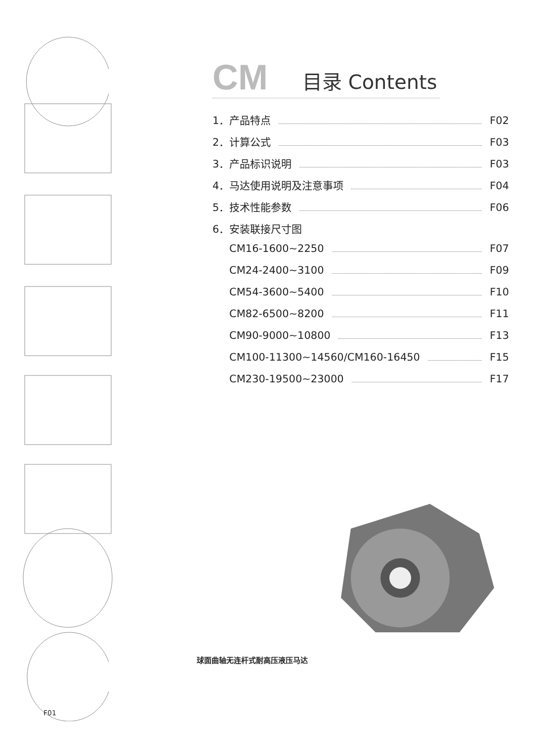CM 目录 Contents
1．产品特点 F02
2．计算公式 F03
3．产品标识说明 F03
4．马达使用说明及注意事项 F04
5．技术性能参数 F06
6．安装联接尺寸图
CM16-1600~2250 F07
CM24-2400~3100 F09
CM54-3600~5400 F10
CM82-6500~8200 F11
CM90-9000~10800 F13
CM100-11300~14560/CM160-16450 F15
CM230-19500~23000 F17
球面曲轴无连杆式耐高压液压马达
F01